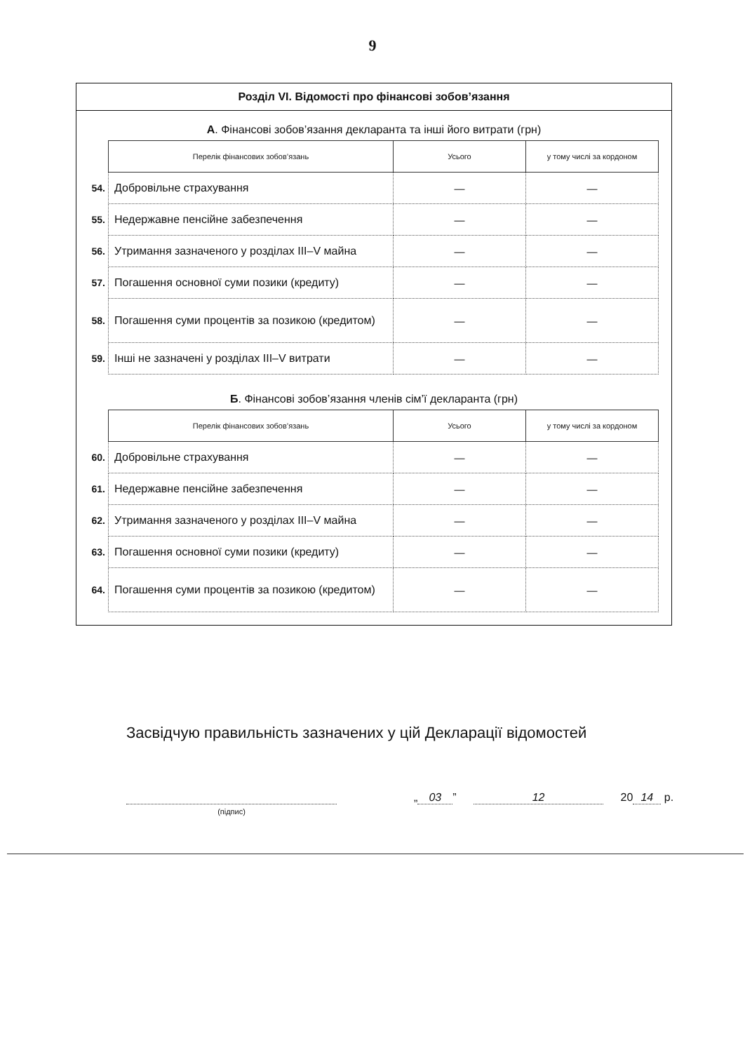9
Розділ VI. Відомості про фінансові зобов’язання
А. Фінансові зобов’язання декларанта та інші його витрати (грн)
| | Перелік фінансових зобов’язань | Усього | у тому числі за кордоном |
| 54. | Добровільне страхування | — | — |
| 55. | Недержавне пенсійне забезпечення | — | — |
| 56. | Утримання зазначеного у розділах III–V майна | — | — |
| 57. | Погашення основної суми позики (кредиту) | — | — |
| 58. | Погашення суми процентів за позикою (кредитом) | — | — |
| 59. | Інші не зазначені у розділах III–V витрати | — | — |
Б. Фінансові зобов’язання членів сім’ї декларанта (грн)
| | Перелік фінансових зобов’язань | Усього | у тому числі за кордоном |
| 60. | Добровільне страхування | — | — |
| 61. | Недержавне пенсійне забезпечення | — | — |
| 62. | Утримання зазначеного у розділах III–V майна | — | — |
| 63. | Погашення основної суми позики (кредиту) | — | — |
| 64. | Погашення суми процентів за позикою (кредитом) | — | — |
Засвідчую правильність зазначених у цій Декларації відомостей
(підпис)
„ 03” 12 20 14 р.